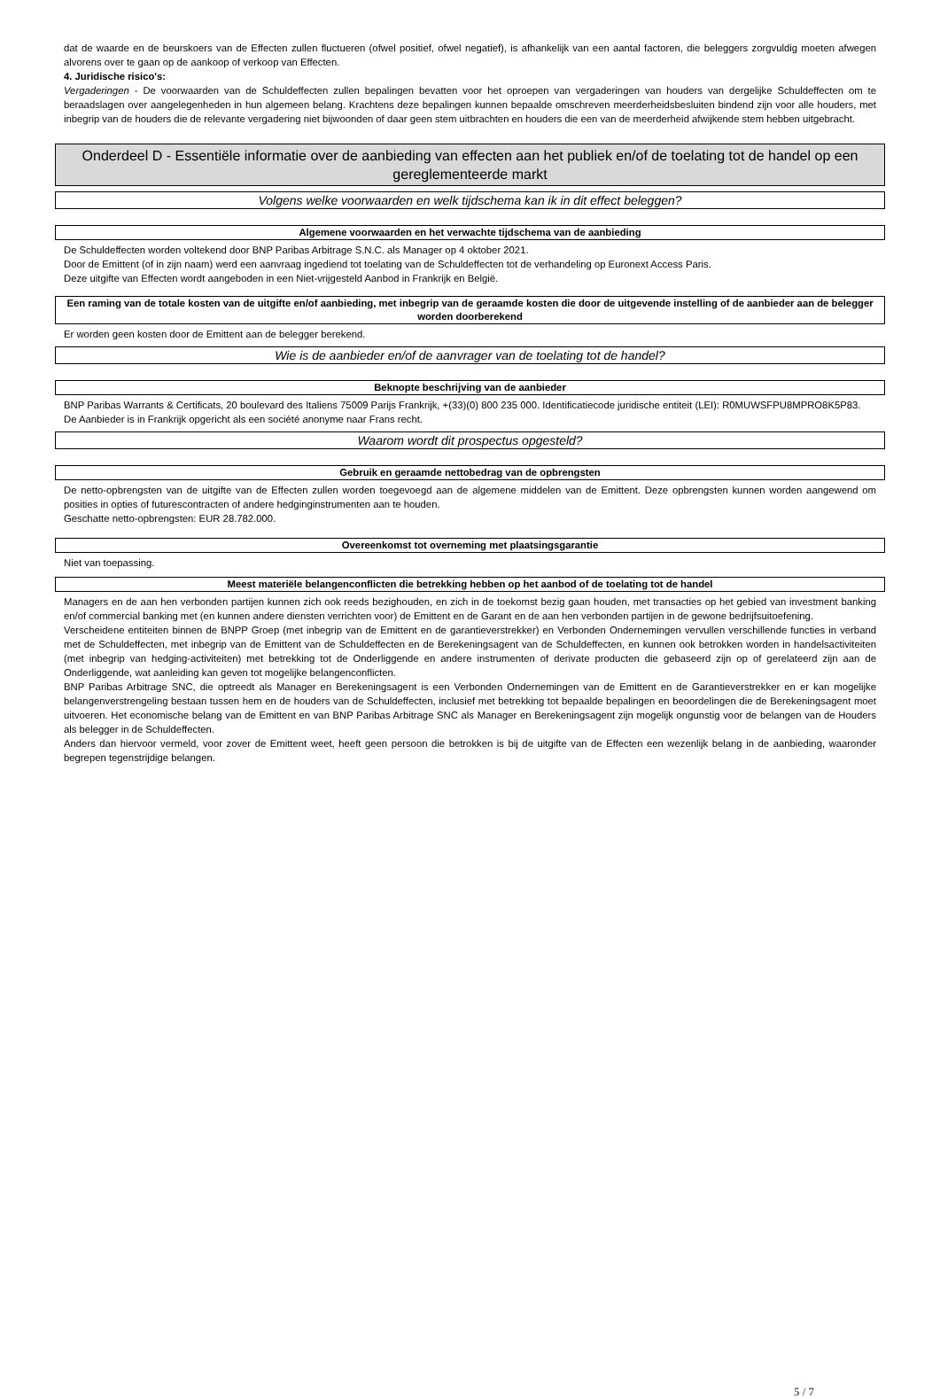dat de waarde en de beurskoers van de Effecten zullen fluctueren (ofwel positief, ofwel negatief), is afhankelijk van een aantal factoren, die beleggers zorgvuldig moeten afwegen alvorens over te gaan op de aankoop of verkoop van Effecten.
4. Juridische risico's:
Vergaderingen - De voorwaarden van de Schuldeffecten zullen bepalingen bevatten voor het oproepen van vergaderingen van houders van dergelijke Schuldeffecten om te beraadslagen over aangelegenheden in hun algemeen belang. Krachtens deze bepalingen kunnen bepaalde omschreven meerderheidsbesluiten bindend zijn voor alle houders, met inbegrip van de houders die de relevante vergadering niet bijwoonden of daar geen stem uitbrachten en houders die een van de meerderheid afwijkende stem hebben uitgebracht.
Onderdeel D - Essentiële informatie over de aanbieding van effecten aan het publiek en/of de toelating tot de handel op een gereglementeerde markt
Volgens welke voorwaarden en welk tijdschema kan ik in dit effect beleggen?
Algemene voorwaarden en het verwachte tijdschema van de aanbieding
De Schuldeffecten worden voltekend door BNP Paribas Arbitrage S.N.C. als Manager op 4 oktober 2021.
Door de Emittent (of in zijn naam) werd een aanvraag ingediend tot toelating van de Schuldeffecten tot de verhandeling op Euronext Access Paris.
Deze uitgifte van Effecten wordt aangeboden in een Niet-vrijgesteld Aanbod in Frankrijk en België.
Een raming van de totale kosten van de uitgifte en/of aanbieding, met inbegrip van de geraamde kosten die door de uitgevende instelling of de aanbieder aan de belegger worden doorberekend
Er worden geen kosten door de Emittent aan de belegger berekend.
Wie is de aanbieder en/of de aanvrager van de toelating tot de handel?
Beknopte beschrijving van de aanbieder
BNP Paribas Warrants & Certificats, 20 boulevard des Italiens 75009 Parijs Frankrijk, +(33)(0) 800 235 000. Identificatiecode juridische entiteit (LEI): R0MUWSFPU8MPRO8K5P83.
De Aanbieder is in Frankrijk opgericht als een société anonyme naar Frans recht.
Waarom wordt dit prospectus opgesteld?
Gebruik en geraamde nettobedrag van de opbrengsten
De netto-opbrengsten van de uitgifte van de Effecten zullen worden toegevoegd aan de algemene middelen van de Emittent. Deze opbrengsten kunnen worden aangewend om posities in opties of futurescontracten of andere hedginginstrumenten aan te houden.
Geschatte netto-opbrengsten: EUR 28.782.000.
Overeenkomst tot overneming met plaatsingsgarantie
Niet van toepassing.
Meest materiële belangenconflicten die betrekking hebben op het aanbod of de toelating tot de handel
Managers en de aan hen verbonden partijen kunnen zich ook reeds bezighouden, en zich in de toekomst bezig gaan houden, met transacties op het gebied van investment banking en/of commercial banking met (en kunnen andere diensten verrichten voor) de Emittent en de Garant en de aan hen verbonden partijen in de gewone bedrijfsuitoefening.
Verscheidene entiteiten binnen de BNPP Groep (met inbegrip van de Emittent en de garantieverstrekker) en Verbonden Ondernemingen vervullen verschillende functies in verband met de Schuldeffecten, met inbegrip van de Emittent van de Schuldeffecten en de Berekeningsagent van de Schuldeffecten, en kunnen ook betrokken worden in handelsactiviteiten (met inbegrip van hedging-activiteiten) met betrekking tot de Onderliggende en andere instrumenten of derivate producten die gebaseerd zijn op of gerelateerd zijn aan de Onderliggende, wat aanleiding kan geven tot mogelijke belangenconflicten.
BNP Paribas Arbitrage SNC, die optreedt als Manager en Berekeningsagent is een Verbonden Ondernemingen van de Emittent en de Garantieverstrekker en er kan mogelijke belangenverstrengeling bestaan tussen hem en de houders van de Schuldeffecten, inclusief met betrekking tot bepaalde bepalingen en beoordelingen die de Berekeningsagent moet uitvoeren. Het economische belang van de Emittent en van BNP Paribas Arbitrage SNC als Manager en Berekeningsagent zijn mogelijk ongunstig voor de belangen van de Houders als belegger in de Schuldeffecten.
Anders dan hiervoor vermeld, voor zover de Emittent weet, heeft geen persoon die betrokken is bij de uitgifte van de Effecten een wezenlijk belang in de aanbieding, waaronder begrepen tegenstrijdige belangen.
5 / 7